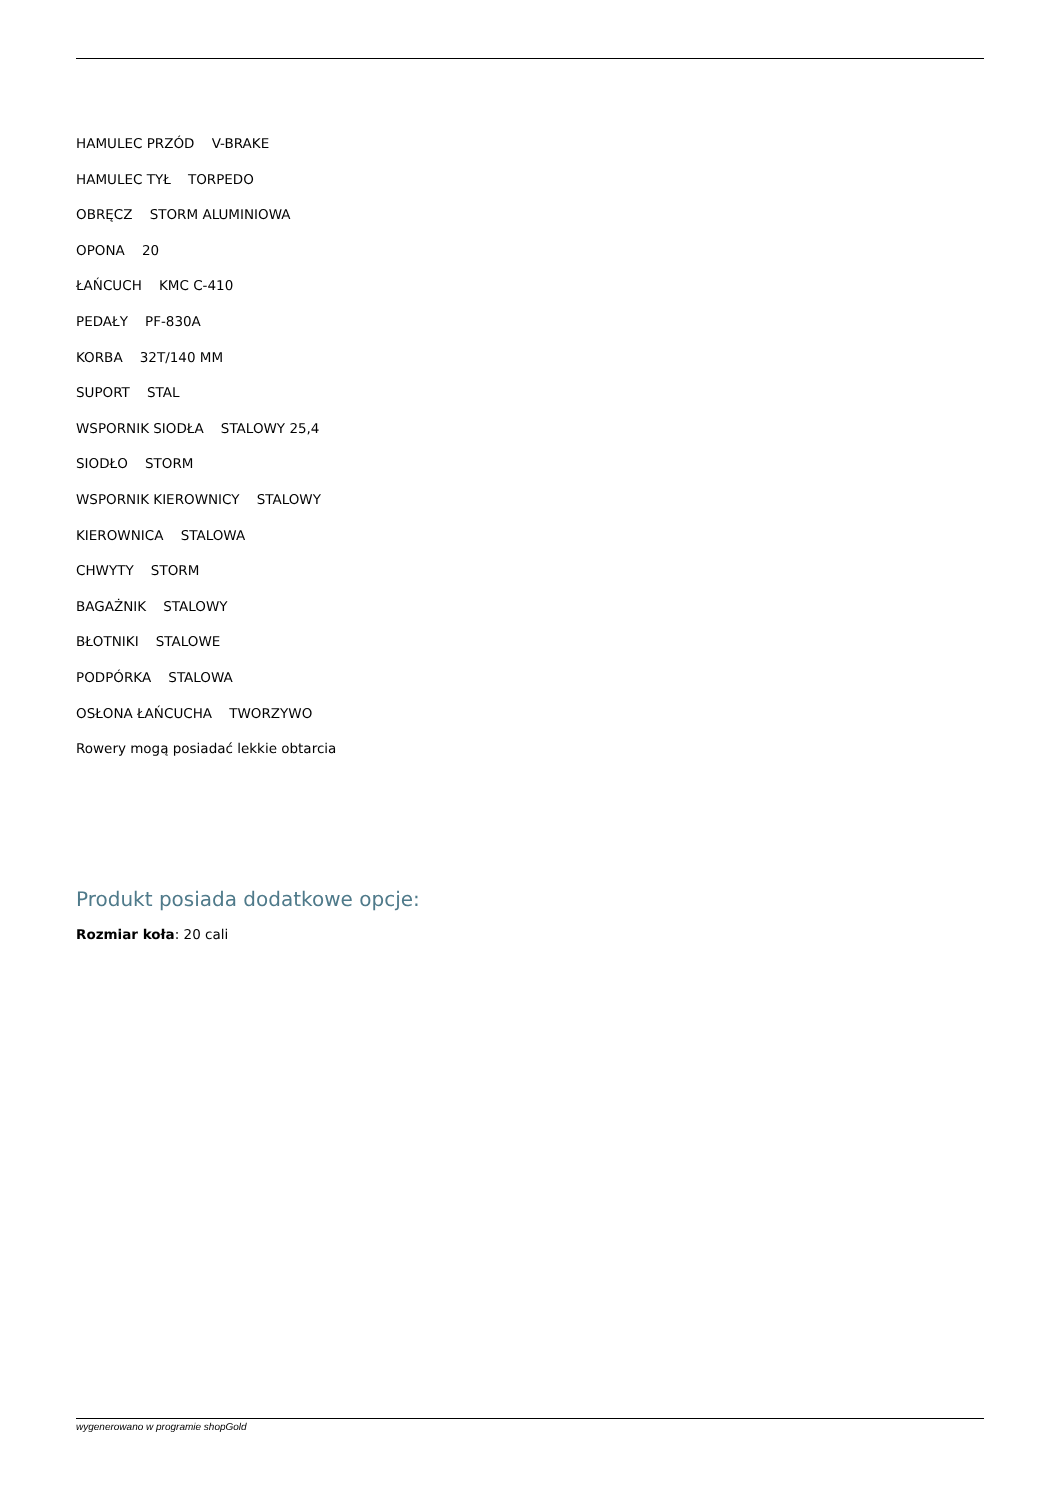HAMULEC PRZÓD V-BRAKE
HAMULEC TYŁ TORPEDO
OBRĘCZ STORM ALUMINIOWA
OPONA 20
ŁAŃCUCH KMC C-410
PEDAŁY PF-830A
KORBA 32T/140 MM
SUPORT STAL
WSPORNIK SIODŁA STALOWY 25,4
SIODŁO STORM
WSPORNIK KIEROWNICY STALOWY
KIEROWNICA STALOWA
CHWYTY STORM
BAGAŻNIK STALOWY
BŁOTNIKI STALOWE
PODPÓRKA STALOWA
OSŁONA ŁAŃCUCHA TWORZYWO
Rowery mogą posiadać lekkie obtarcia
Produkt posiada dodatkowe opcje:
Rozmiar koła: 20 cali
wygenerowano w programie shopGold